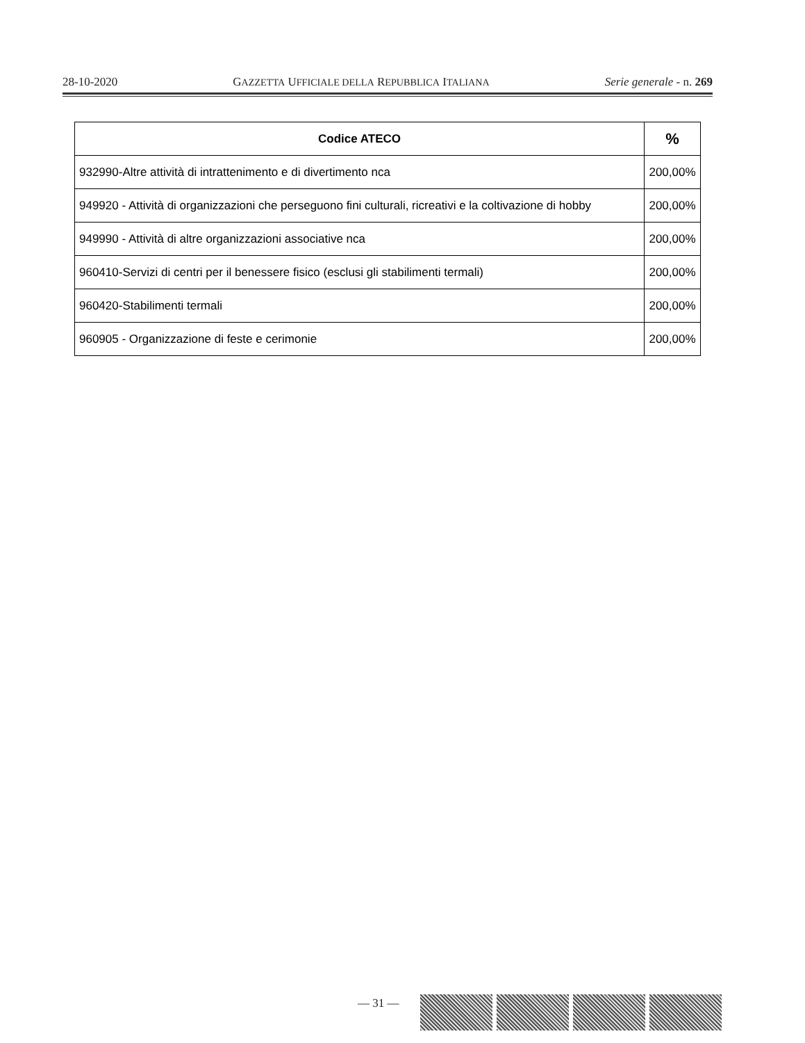28-10-2020 GAZZETTA UFFICIALE DELLA REPUBBLICA ITALIANA Serie generale - n. 269
| Codice ATECO | % |
| --- | --- |
| 932990-Altre attività di intrattenimento e di divertimento nca | 200,00% |
| 949920 - Attività di organizzazioni che perseguono fini culturali, ricreativi e la coltivazione di hobby | 200,00% |
| 949990 - Attività di altre organizzazioni associative nca | 200,00% |
| 960410-Servizi di centri per il benessere fisico (esclusi gli stabilimenti termali) | 200,00% |
| 960420-Stabilimenti termali | 200,00% |
| 960905 - Organizzazione di feste e cerimonie | 200,00% |
— 31 —